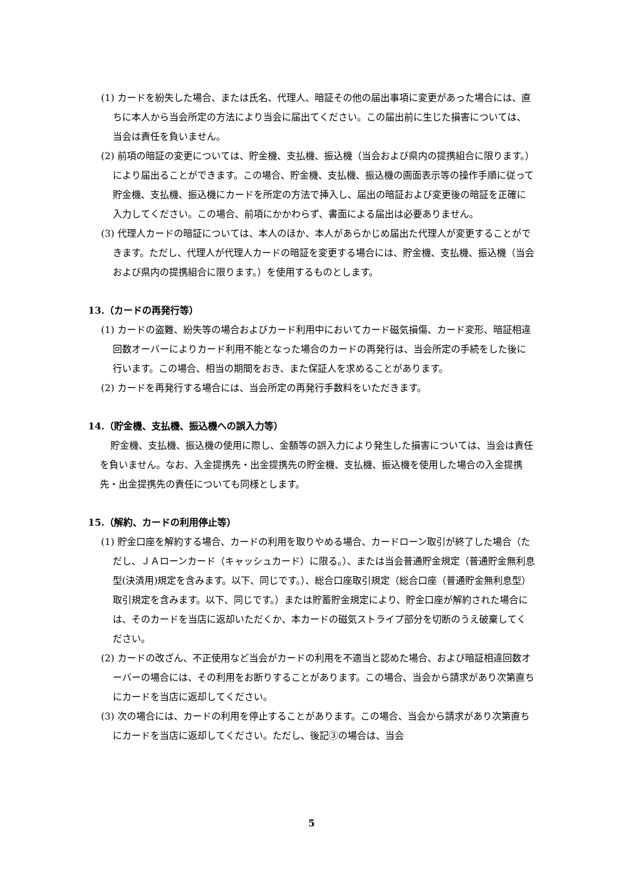(1) カードを紛失した場合、または氏名、代理人、暗証その他の届出事項に変更があった場合には、直ちに本人から当会所定の方法により当会に届出てください。この届出前に生じた損害については、当会は責任を負いません。
(2) 前項の暗証の変更については、貯金機、支払機、振込機（当会および県内の提携組合に限ります。）により届出ることができます。この場合、貯金機、支払機、振込機の画面表示等の操作手順に従って貯金機、支払機、振込機にカードを所定の方法で挿入し、届出の暗証および変更後の暗証を正確に入力してください。この場合、前項にかかわらず、書面による届出は必要ありません。
(3) 代理人カードの暗証については、本人のほか、本人があらかじめ届出た代理人が変更することができます。ただし、代理人が代理人カードの暗証を変更する場合には、貯金機、支払機、振込機（当会および県内の提携組合に限ります。）を使用するものとします。
13.（カードの再発行等）
(1) カードの盗難、紛失等の場合およびカード利用中においてカード磁気損傷、カード変形、暗証相違回数オーバーによりカード利用不能となった場合のカードの再発行は、当会所定の手続をした後に行います。この場合、相当の期間をおき、また保証人を求めることがあります。
(2) カードを再発行する場合には、当会所定の再発行手数料をいただきます。
14.（貯金機、支払機、振込機への誤入力等）
貯金機、支払機、振込機の使用に際し、金額等の誤入力により発生した損害については、当会は責任を負いません。なお、入金提携先・出金提携先の貯金機、支払機、振込機を使用した場合の入金提携先・出金提携先の責任についても同様とします。
15.（解約、カードの利用停止等）
(1) 貯金口座を解約する場合、カードの利用を取りやめる場合、カードローン取引が終了した場合（ただし、ＪＡローンカード（キャッシュカード）に限る。）、または当会普通貯金規定（普通貯金無利息型(決済用)規定を含みます。以下、同じです。）、総合口座取引規定（総合口座（普通貯金無利息型）取引規定を含みます。以下、同じです。）または貯蓄貯金規定により、貯金口座が解約された場合には、そのカードを当店に返却いただくか、本カードの磁気ストライプ部分を切断のうえ破棄してください。
(2) カードの改ざん、不正使用など当会がカードの利用を不適当と認めた場合、および暗証相違回数オーバーの場合には、その利用をお断りすることがあります。この場合、当会から請求があり次第直ちにカードを当店に返却してください。
(3) 次の場合には、カードの利用を停止することがあります。この場合、当会から請求があり次第直ちにカードを当店に返却してください。ただし、後記③の場合は、当会
5